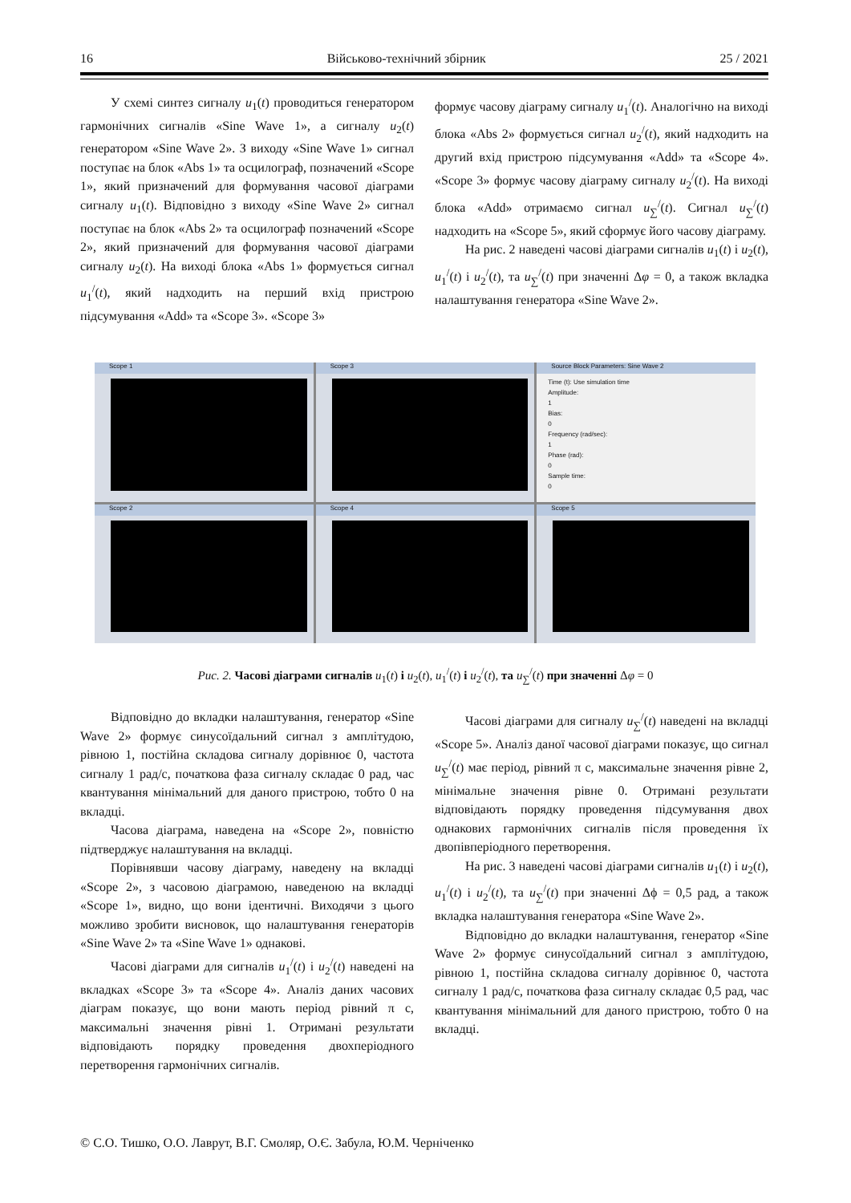16 Військово-технічний збірник 25 / 2021
У схемі синтез сигналу u<sub>1</sub>(t) проводиться генератором гармонічних сигналів «Sine Wave 1», а сигналу u<sub>2</sub>(t) генератором «Sine Wave 2». З виходу «Sine Wave 1» сигнал поступає на блок «Abs 1» та осцилограф, позначений «Scope 1», який призначений для формування часової діаграми сигналу u<sub>1</sub>(t). Відповідно з виходу «Sine Wave 2» сигнал поступає на блок «Abs 2» та осцилограф позначений «Scope 2», який призначений для формування часової діаграми сигналу u<sub>2</sub>(t). На виході блока «Abs 1» формується сигнал u<sub>1</sub><sup>/</sup>(t), який надходить на перший вхід пристрою підсумування «Add» та «Scope 3». «Scope 3»
формує часову діаграму сигналу u<sub>1</sub><sup>/</sup>(t). Аналогічно на виході блока «Abs 2» формується сигнал u<sub>2</sub><sup>/</sup>(t), який надходить на другий вхід пристрою підсумування «Add» та «Scope 4». «Scope 3» формує часову діаграму сигналу u<sub>2</sub><sup>/</sup>(t). На виході блока «Add» отримаємо сигнал u<sub>∑</sub><sup>/</sup>(t). Сигнал u<sub>∑</sub><sup>/</sup>(t) надходить на «Scope 5», який сформує його часову діаграму.
На рис. 2 наведені часові діаграми сигналів u<sub>1</sub>(t) і u<sub>2</sub>(t), u<sub>1</sub><sup>/</sup>(t) і u<sub>2</sub><sup>/</sup>(t), та u<sub>∑</sub><sup>/</sup>(t) при значенні Δφ = 0, а також вкладка налаштування генератора «Sine Wave 2».
Scope 1
Scope 3
Source Block Parameters: Sine Wave 2
Time (t): Use simulation time
Amplitude:
1
Bias:
0
Frequency (rad/sec):
1
Phase (rad):
0
Sample time:
0
Scope 2
Scope 4
Scope 5
Рис. 2. Часові діаграми сигналів u<sub>1</sub>(t) і u<sub>2</sub>(t), u<sub>1</sub><sup>/</sup>(t) і u<sub>2</sub><sup>/</sup>(t), та u<sub>∑</sub><sup>/</sup>(t) при значенні Δφ = 0
Відповідно до вкладки налаштування, генератор «Sine Wave 2» формує синусоїдальний сигнал з амплітудою, рівною 1, постійна складова сигналу дорівнює 0, частота сигналу 1 рад/с, початкова фаза сигналу складає 0 рад, час квантування мінімальний для даного пристрою, тобто 0 на вкладці.
Часова діаграма, наведена на «Scope 2», повністю підтверджує налаштування на вкладці.
Порівнявши часову діаграму, наведену на вкладці «Scope 2», з часовою діаграмою, наведеною на вкладці «Scope 1», видно, що вони ідентичні. Виходячи з цього можливо зробити висновок, що налаштування генераторів «Sine Wave 2» та «Sine Wave 1» однакові.
Часові діаграми для сигналів u<sub>1</sub><sup>/</sup>(t) і u<sub>2</sub><sup>/</sup>(t) наведені на вкладках «Scope 3» та «Scope 4». Аналіз даних часових діаграм показує, що вони мають період рівний π с, максимальні значення рівні 1. Отримані результати відповідають порядку проведення двохперіодного перетворення гармонічних сигналів.
Часові діаграми для сигналу u<sub>∑</sub><sup>/</sup>(t) наведені на вкладці «Scope 5». Аналіз даної часової діаграми показує, що сигнал u<sub>∑</sub><sup>/</sup>(t) має період, рівний π с, максимальне значення рівне 2, мінімальне значення рівне 0. Отримані результати відповідають порядку проведення підсумування двох однакових гармонічних сигналів після проведення їх двопівперіодного перетворення.
На рис. 3 наведені часові діаграми сигналів u<sub>1</sub>(t) і u<sub>2</sub>(t), u<sub>1</sub><sup>/</sup>(t) і u<sub>2</sub><sup>/</sup>(t), та u<sub>∑</sub><sup>/</sup>(t) при значенні Δϕ = 0,5 рад, а також вкладка налаштування генератора «Sine Wave 2».
Відповідно до вкладки налаштування, генератор «Sine Wave 2» формує синусоїдальний сигнал з амплітудою, рівною 1, постійна складова сигналу дорівнює 0, частота сигналу 1 рад/с, початкова фаза сигналу складає 0,5 рад, час квантування мінімальний для даного пристрою, тобто 0 на вкладці.
© С.О. Тишко, О.О. Лаврут, В.Г. Смоляр, О.Є. Забула, Ю.М. Черніченко